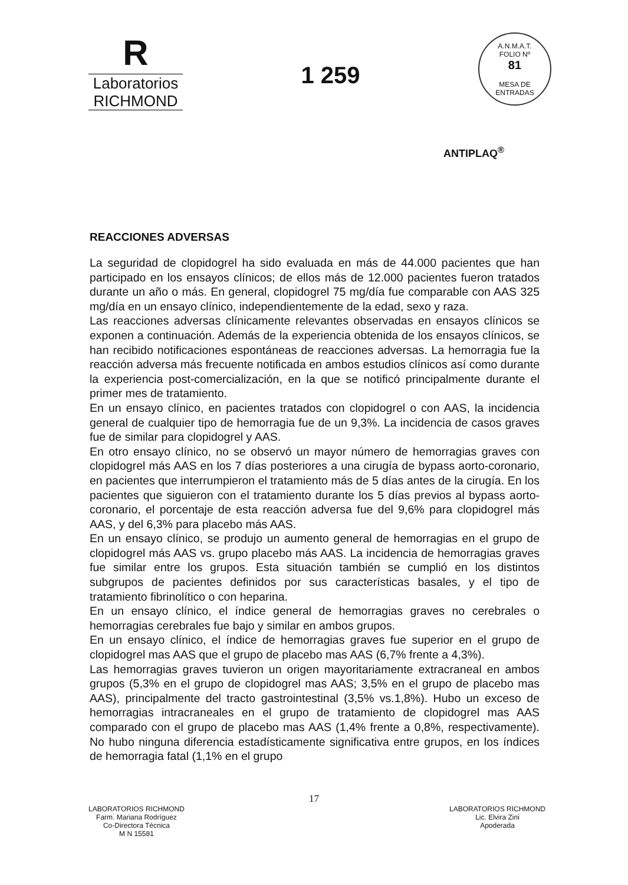R
Laboratorios
RICHMOND
1 259
A.N.M.A.T.
FOLIO Nº
81
MESA DE ENTRADAS
ANTIPLAQ<sup>®</sup>
REACCIONES ADVERSAS
La seguridad de clopidogrel ha sido evaluada en más de 44.000 pacientes que han participado en los ensayos clínicos; de ellos más de 12.000 pacientes fueron tratados durante un año o más. En general, clopidogrel 75 mg/día fue comparable con AAS 325 mg/día en un ensayo clínico, independientemente de la edad, sexo y raza.
Las reacciones adversas clínicamente relevantes observadas en ensayos clínicos se exponen a continuación. Además de la experiencia obtenida de los ensayos clínicos, se han recibido notificaciones espontáneas de reacciones adversas. La hemorragia fue la reacción adversa más frecuente notificada en ambos estudios clínicos así como durante la experiencia post-comercialización, en la que se notificó principalmente durante el primer mes de tratamiento.
En un ensayo clínico, en pacientes tratados con clopidogrel o con AAS, la incidencia general de cualquier tipo de hemorragia fue de un 9,3%. La incidencia de casos graves fue de similar para clopidogrel y AAS.
En otro ensayo clínico, no se observó un mayor número de hemorragias graves con clopidogrel más AAS en los 7 días posteriores a una cirugía de bypass aorto-coronario, en pacientes que interrumpieron el tratamiento más de 5 días antes de la cirugía. En los pacientes que siguieron con el tratamiento durante los 5 días previos al bypass aorto-coronario, el porcentaje de esta reacción adversa fue del 9,6% para clopidogrel más AAS, y del 6,3% para placebo más AAS.
En un ensayo clínico, se produjo un aumento general de hemorragias en el grupo de clopidogrel más AAS vs. grupo placebo más AAS. La incidencia de hemorragias graves fue similar entre los grupos. Esta situación también se cumplió en los distintos subgrupos de pacientes definidos por sus características basales, y el tipo de tratamiento fibrinolítico o con heparina.
En un ensayo clínico, el índice general de hemorragias graves no cerebrales o hemorragias cerebrales fue bajo y similar en ambos grupos.
En un ensayo clínico, el índice de hemorragias graves fue superior en el grupo de clopidogrel mas AAS que el grupo de placebo mas AAS (6,7% frente a 4,3%).
Las hemorragias graves tuvieron un origen mayoritariamente extracraneal en ambos grupos (5,3% en el grupo de clopidogrel mas AAS; 3,5% en el grupo de placebo mas AAS), principalmente del tracto gastrointestinal (3,5% vs.1,8%). Hubo un exceso de hemorragias intracraneales en el grupo de tratamiento de clopidogrel mas AAS comparado con el grupo de placebo mas AAS (1,4% frente a 0,8%, respectivamente). No hubo ninguna diferencia estadísticamente significativa entre grupos, en los índices de hemorragia fatal (1,1% en el grupo
17
LABORATORIOS RICHMOND
Farm. Mariana Rodríguez
Co-Directora Técnica
M N 15581
LABORATORIOS RICHMOND
Lic. Elvira Zini
Apoderada